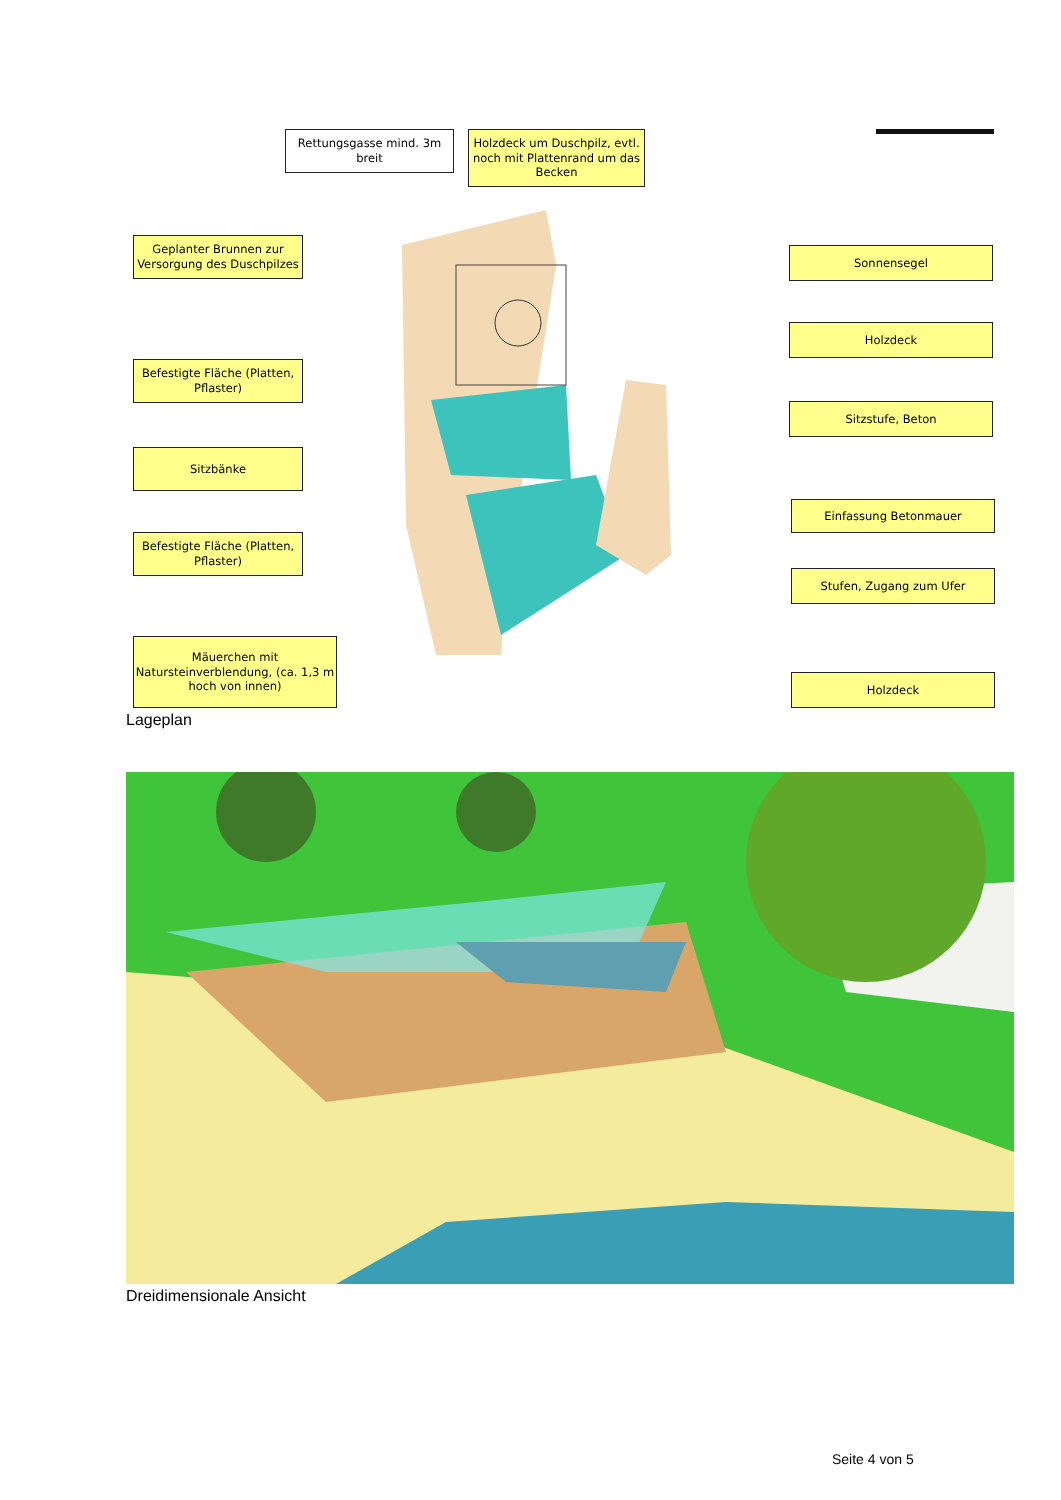Rettungsgasse mind. 3m breit
Holzdeck um Duschpilz, evtl. noch mit Plattenrand um das Becken
Geplanter Brunnen zur Versorgung des Duschpilzes
Sonnensegel
Holzdeck
Befestigte Fläche (Platten, Pflaster)
Sitzstufe, Beton
Sitzbänke
Einfassung Betonmauer
Befestigte Fläche (Platten, Pflaster)
Stufen, Zugang zum Ufer
Mäuerchen mit Natursteinverblendung, (ca. 1,3 m hoch von innen)
Holzdeck
Lageplan
Dreidimensionale Ansicht
Seite 4 von 5